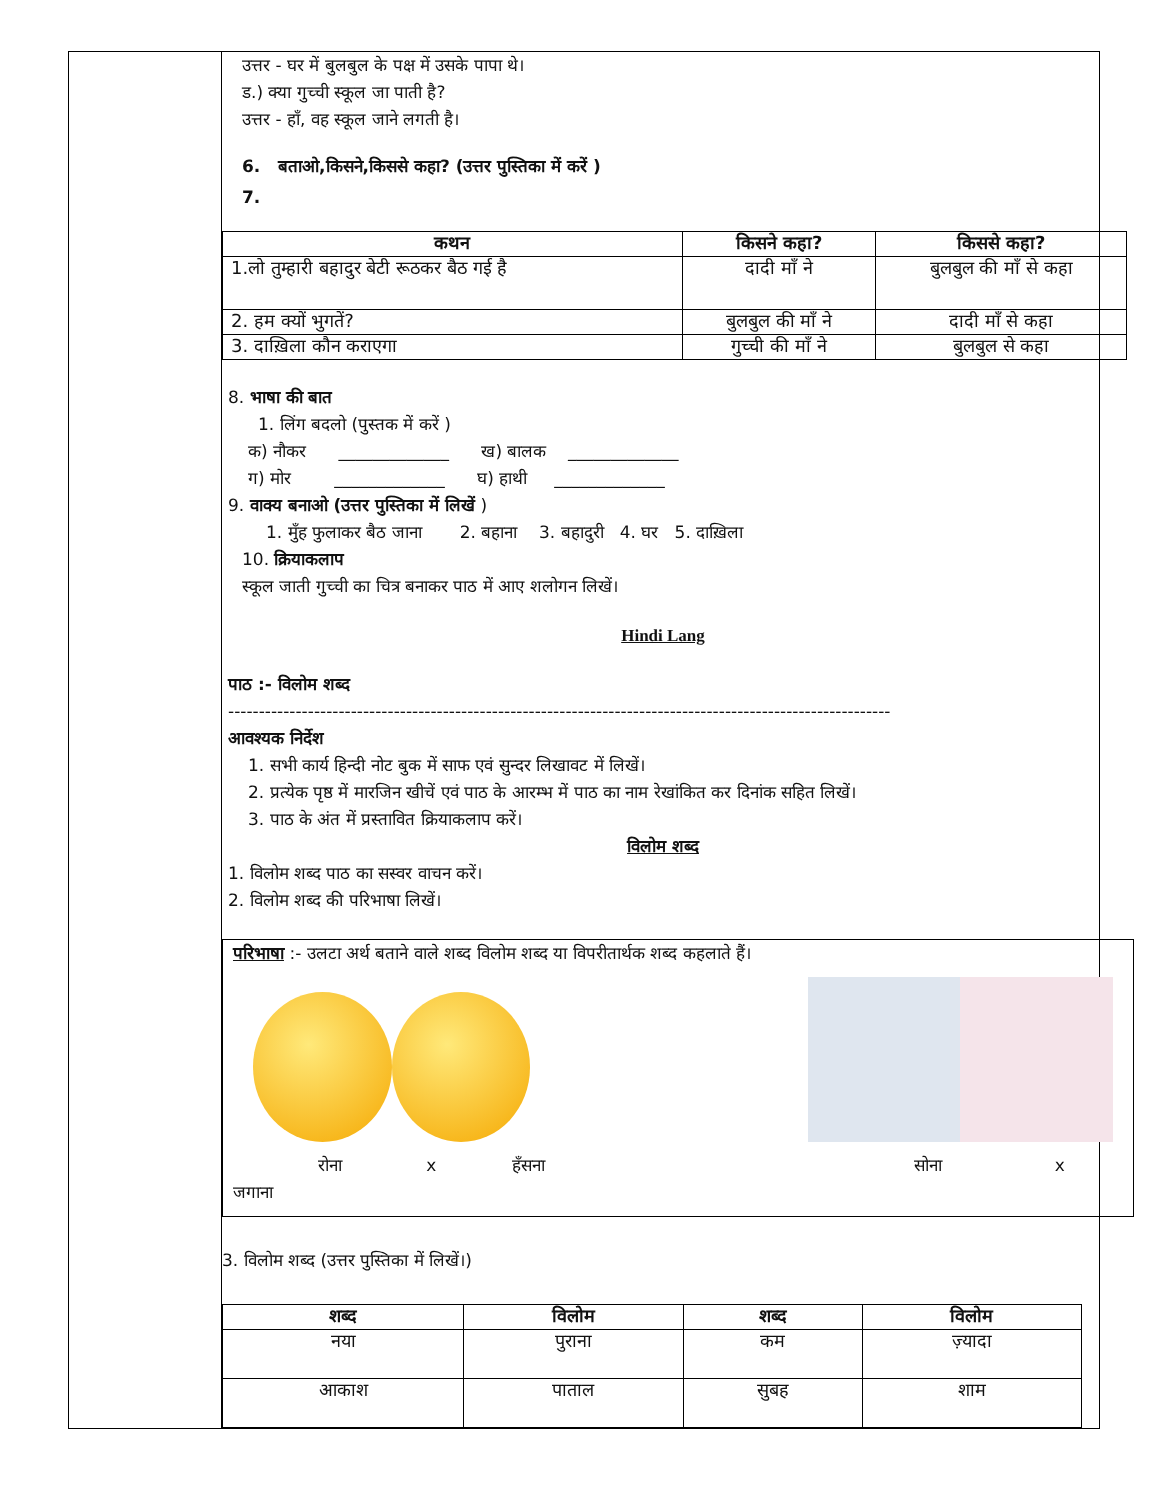उत्तर - घर में बुलबुल के पक्ष में उसके पापा थे।
ड.) क्या गुच्ची स्कूल जा पाती है?
उत्तर - हाँ, वह स्कूल जाने लगती है।
6. बताओ,किसने,किससे कहा? (उत्तर पुस्तिका में करें )
7.
| कथन | किसने कहा? | किससे कहा? |
| --- | --- | --- |
| 1.लो तुम्हारी बहादुर बेटी रूठकर बैठ गई है | दादी माँ ने | बुलबुल की माँ से कहा |
| 2. हम क्यों भुगतें? | बुलबुल की माँ ने | दादी माँ से कहा |
| 3. दाख़िला कौन कराएगा | गुच्ची की माँ ने | बुलबुल से कहा |
8. भाषा की बात
1. लिंग बदलो (पुस्तक में करें )
क) नौकर _____________ ख) बालक _____________
ग) मोर _____________ घ) हाथी _____________
9. वाक्य बनाओ (उत्तर पुस्तिका में लिखें )
1. मुँह फुलाकर बैठ जाना 2. बहाना 3. बहादुरी 4. घर 5. दाख़िला
10. क्रियाकलाप
स्कूल जाती गुच्ची का चित्र बनाकर पाठ में आए शलोगन लिखें।
Hindi Lang
पाठ :- विलोम शब्द
------------------------------------------------------------------------------------------------------------
आवश्यक निर्देश
1. सभी कार्य हिन्दी नोट बुक में साफ एवं सुन्दर लिखावट में लिखें।
2. प्रत्येक पृष्ठ में मारजिन खीचें एवं पाठ के आरम्भ में पाठ का नाम रेखांकित कर दिनांक सहित लिखें।
3. पाठ के अंत में प्रस्तावित क्रियाकलाप करें।
विलोम शब्द
1. विलोम शब्द पाठ का सस्वर वाचन करें।
2. विलोम शब्द की परिभाषा लिखें।
परिभाषा :- उलटा अर्थ बताने वाले शब्द विलोम शब्द या विपरीतार्थक शब्द कहलाते हैं।
रोना x हँसना सोना x जगाना
3. विलोम शब्द (उत्तर पुस्तिका में लिखें।)
| शब्द | विलोम | शब्द | विलोम |
| --- | --- | --- | --- |
| नया | पुराना | कम | ज़्यादा |
| आकाश | पाताल | सुबह | शाम |